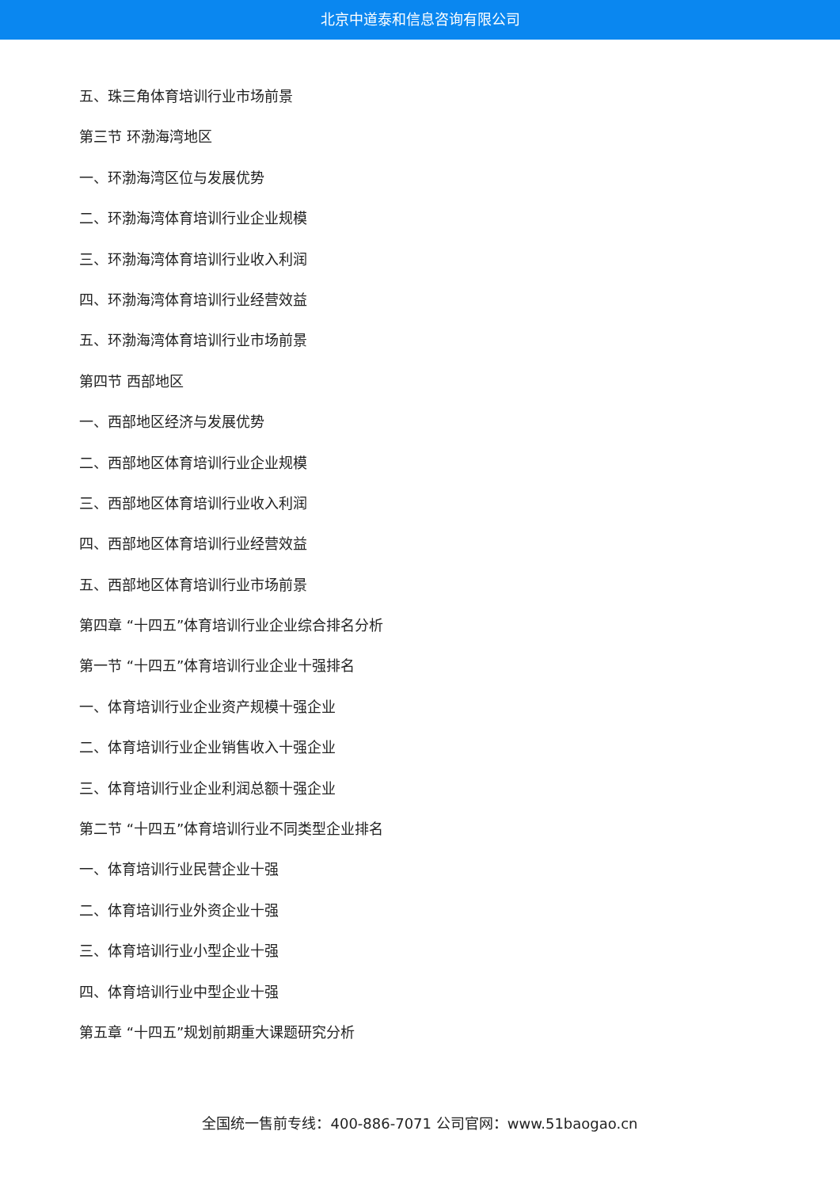北京中道泰和信息咨询有限公司
五、珠三角体育培训行业市场前景
第三节 环渤海湾地区
一、环渤海湾区位与发展优势
二、环渤海湾体育培训行业企业规模
三、环渤海湾体育培训行业收入利润
四、环渤海湾体育培训行业经营效益
五、环渤海湾体育培训行业市场前景
第四节 西部地区
一、西部地区经济与发展优势
二、西部地区体育培训行业企业规模
三、西部地区体育培训行业收入利润
四、西部地区体育培训行业经营效益
五、西部地区体育培训行业市场前景
第四章 “十四五”体育培训行业企业综合排名分析
第一节 “十四五”体育培训行业企业十强排名
一、体育培训行业企业资产规模十强企业
二、体育培训行业企业销售收入十强企业
三、体育培训行业企业利润总额十强企业
第二节 “十四五”体育培训行业不同类型企业排名
一、体育培训行业民营企业十强
二、体育培训行业外资企业十强
三、体育培训行业小型企业十强
四、体育培训行业中型企业十强
第五章 “十四五”规划前期重大课题研究分析
全国统一售前专线：400-886-7071 公司官网：www.51baogao.cn